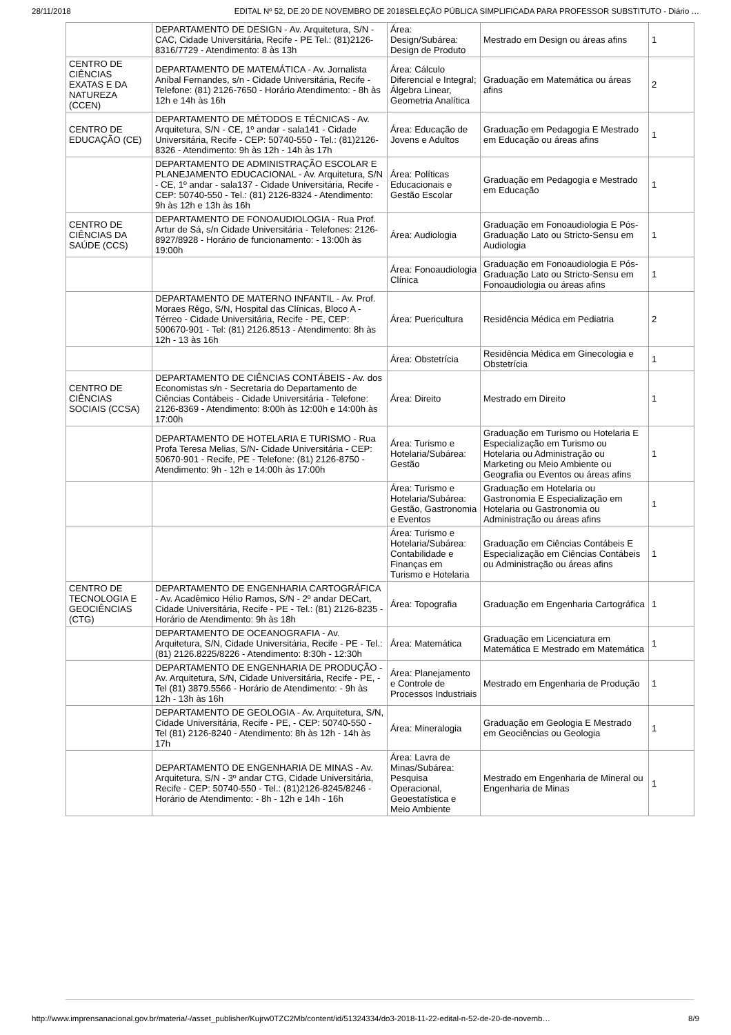28/11/2018 EDITAL Nº 52, DE 20 DE NOVEMBRO DE 2018SELEÇÃO PÚBLICA SIMPLIFICADA PARA PROFESSOR SUBSTITUTO - Diário …
| | DEPARTAMENTO DE DESIGN - Av. Arquitetura, S/N - CAC, Cidade Universitária, Recife - PE Tel.: (81)2126-8316/7729 - Atendimento: 8 às 13h | Área: Design/Subárea: Design de Produto | Mestrado em Design ou áreas afins | 1 |
| CENTRO DE CIÊNCIAS EXATAS E DA NATUREZA (CCEN) | DEPARTAMENTO DE MATEMÁTICA - Av. Jornalista Aníbal Fernandes, s/n - Cidade Universitária, Recife - Telefone: (81) 2126-7650 - Horário Atendimento: - 8h às 12h e 14h às 16h | Área: Cálculo Diferencial e Integral; Álgebra Linear, Geometria Analítica | Graduação em Matemática ou áreas afins | 2 |
| CENTRO DE EDUCAÇÃO (CE) | DEPARTAMENTO DE MÉTODOS E TÉCNICAS - Av. Arquitetura, S/N - CE, 1º andar - sala141 - Cidade Universitária, Recife - CEP: 50740-550 - Tel.: (81)2126-8326 - Atendimento: 9h às 12h - 14h às 17h | Área: Educação de Jovens e Adultos | Graduação em Pedagogia E Mestrado em Educação ou áreas afins | 1 |
| | DEPARTAMENTO DE ADMINISTRAÇÃO ESCOLAR E PLANEJAMENTO EDUCACIONAL - Av. Arquitetura, S/N - CE, 1º andar - sala137 - Cidade Universitária, Recife - CEP: 50740-550 - Tel.: (81) 2126-8324 - Atendimento: 9h às 12h e 13h às 16h | Área: Políticas Educacionais e Gestão Escolar | Graduação em Pedagogia e Mestrado em Educação | 1 |
| CENTRO DE CIÊNCIAS DA SAÚDE (CCS) | DEPARTAMENTO DE FONOAUDIOLOGIA - Rua Prof. Artur de Sá, s/n Cidade Universitária - Telefones: 2126-8927/8928 - Horário de funcionamento: - 13:00h às 19:00h | Área: Audiologia | Graduação em Fonoaudiologia E Pós-Graduação Lato ou Stricto-Sensu em Audiologia | 1 |
| | | Área: Fonoaudiologia Clínica | Graduação em Fonoaudiologia E Pós-Graduação Lato ou Stricto-Sensu em Fonoaudiologia ou áreas afins | 1 |
| | DEPARTAMENTO DE MATERNO INFANTIL - Av. Prof. Moraes Rêgo, S/N, Hospital das Clínicas, Bloco A - Térreo - Cidade Universitária, Recife - PE, CEP: 500670-901 - Tel: (81) 2126.8513 - Atendimento: 8h às 12h - 13 às 16h | Área: Puericultura | Residência Médica em Pediatria | 2 |
| | | Área: Obstetrícia | Residência Médica em Ginecologia e Obstetrícia | 1 |
| CENTRO DE CIÊNCIAS SOCIAIS (CCSA) | DEPARTAMENTO DE CIÊNCIAS CONTÁBEIS - Av. dos Economistas s/n - Secretaria do Departamento de Ciências Contábeis - Cidade Universitária - Telefone: 2126-8369 - Atendimento: 8:00h às 12:00h e 14:00h às 17:00h | Área: Direito | Mestrado em Direito | 1 |
| | DEPARTAMENTO DE HOTELARIA E TURISMO - Rua Profa Teresa Melias, S/N- Cidade Universitária - CEP: 50670-901 - Recife, PE - Telefone: (81) 2126-8750 - Atendimento: 9h - 12h e 14:00h às 17:00h | Área: Turismo e Hotelaria/Subárea: Gestão | Graduação em Turismo ou Hotelaria E Especialização em Turismo ou Hotelaria ou Administração ou Marketing ou Meio Ambiente ou Geografia ou Eventos ou áreas afins | 1 |
| | | Área: Turismo e Hotelaria/Subárea: Gestão, Gastronomia e Eventos | Graduação em Hotelaria ou Gastronomia E Especialização em Hotelaria ou Gastronomia ou Administração ou áreas afins | 1 |
| | | Área: Turismo e Hotelaria/Subárea: Contabilidade e Finanças em Turismo e Hotelaria | Graduação em Ciências Contábeis E Especialização em Ciências Contábeis ou Administração ou áreas afins | 1 |
| CENTRO DE TECNOLOGIA E GEOCIÊNCIAS (CTG) | DEPARTAMENTO DE ENGENHARIA CARTOGRÁFICA - Av. Acadêmico Hélio Ramos, S/N - 2º andar DECart, Cidade Universitária, Recife - PE - Tel.: (81) 2126-8235 - Horário de Atendimento: 9h às 18h | Área: Topografia | Graduação em Engenharia Cartográfica | 1 |
| | DEPARTAMENTO DE OCEANOGRAFIA - Av. Arquitetura, S/N, Cidade Universitária, Recife - PE - Tel.: (81) 2126.8225/8226 - Atendimento: 8:30h - 12:30h | Área: Matemática | Graduação em Licenciatura em Matemática E Mestrado em Matemática | 1 |
| | DEPARTAMENTO DE ENGENHARIA DE PRODUÇÃO - Av. Arquitetura, S/N, Cidade Universitária, Recife - PE, - Tel (81) 3879.5566 - Horário de Atendimento: - 9h às 12h - 13h às 16h | Área: Planejamento e Controle de Processos Industriais | Mestrado em Engenharia de Produção | 1 |
| | DEPARTAMENTO DE GEOLOGIA - Av. Arquitetura, S/N, Cidade Universitária, Recife - PE, - CEP: 50740-550 - Tel (81) 2126-8240 - Atendimento: 8h às 12h - 14h às 17h | Área: Mineralogia | Graduação em Geologia E Mestrado em Geociências ou Geologia | 1 |
| | DEPARTAMENTO DE ENGENHARIA DE MINAS - Av. Arquitetura, S/N - 3º andar CTG, Cidade Universitária, Recife - CEP: 50740-550 - Tel.: (81)2126-8245/8246 - Horário de Atendimento: - 8h - 12h e 14h - 16h | Área: Lavra de Minas/Subárea: Pesquisa Operacional, Geoestatística e Meio Ambiente | Mestrado em Engenharia de Mineral ou Engenharia de Minas | 1 |
http://www.imprensanacional.gov.br/materia/-/asset_publisher/Kujrw0TZC2Mb/content/id/51324334/do3-2018-11-22-edital-n-52-de-20-de-novemb… 8/9